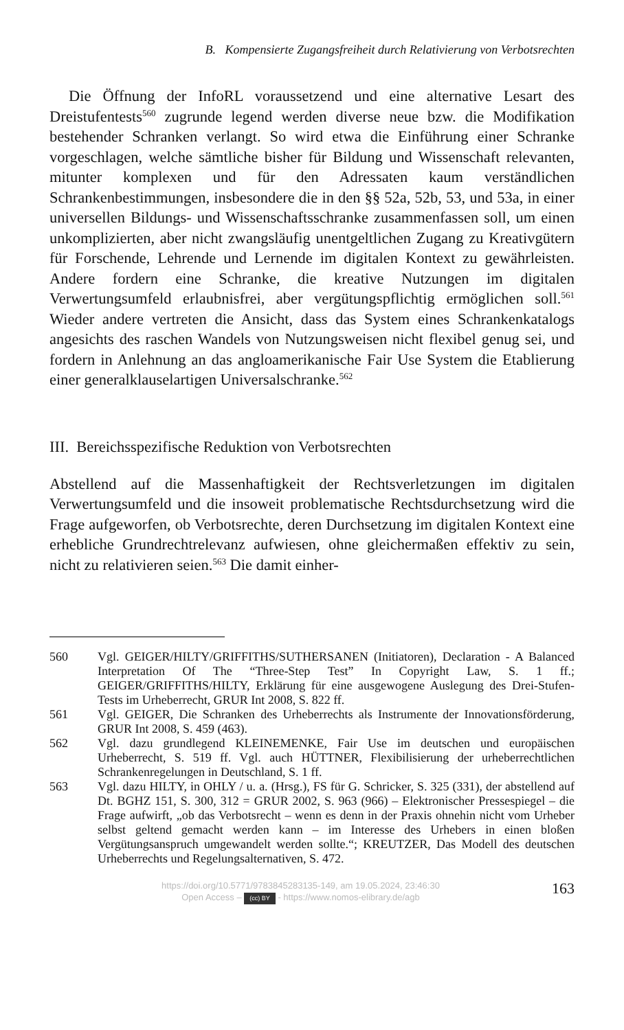B. Kompensierte Zugangsfreiheit durch Relativierung von Verbotsrechten
Die Öffnung der InfoRL voraussetzend und eine alternative Lesart des Dreistufentests<sup>560</sup> zugrunde legend werden diverse neue bzw. die Modifikation bestehender Schranken verlangt. So wird etwa die Einführung einer Schranke vorgeschlagen, welche sämtliche bisher für Bildung und Wissenschaft relevanten, mitunter komplexen und für den Adressaten kaum verständlichen Schrankenbestimmungen, insbesondere die in den §§ 52a, 52b, 53, und 53a, in einer universellen Bildungs- und Wissenschaftsschranke zusammenfassen soll, um einen unkomplizierten, aber nicht zwangsläufig unentgeltlichen Zugang zu Kreativgütern für Forschende, Lehrende und Lernende im digitalen Kontext zu gewährleisten. Andere fordern eine Schranke, die kreative Nutzungen im digitalen Verwertungsumfeld erlaubnisfrei, aber vergütungspflichtig ermöglichen soll.<sup>561</sup> Wieder andere vertreten die Ansicht, dass das System eines Schrankenkatalogs angesichts des raschen Wandels von Nutzungsweisen nicht flexibel genug sei, und fordern in Anlehnung an das angloamerikanische Fair Use System die Etablierung einer generalklauselartigen Universalschranke.<sup>562</sup>
III. Bereichsspezifische Reduktion von Verbotsrechten
Abstellend auf die Massenhaftigkeit der Rechtsverletzungen im digitalen Verwertungsumfeld und die insoweit problematische Rechtsdurchsetzung wird die Frage aufgeworfen, ob Verbotsrechte, deren Durchsetzung im digitalen Kontext eine erhebliche Grundrechtrelevanz aufwiesen, ohne gleichermaßen effektiv zu sein, nicht zu relativieren seien.<sup>563</sup> Die damit einher-
560 Vgl. GEIGER/HILTY/GRIFFITHS/SUTHERSANEN (Initiatoren), Declaration - A Balanced Interpretation Of The “Three-Step Test” In Copyright Law, S. 1 ff.; GEIGER/GRIFFITHS/HILTY, Erklärung für eine ausgewogene Auslegung des Drei-Stufen-Tests im Urheberrecht, GRUR Int 2008, S. 822 ff.
561 Vgl. GEIGER, Die Schranken des Urheberrechts als Instrumente der Innovationsförderung, GRUR Int 2008, S. 459 (463).
562 Vgl. dazu grundlegend KLEINEMENKE, Fair Use im deutschen und europäischen Urheberrecht, S. 519 ff. Vgl. auch HÜTTNER, Flexibilisierung der urheberrechtlichen Schrankenregelungen in Deutschland, S. 1 ff.
563 Vgl. dazu HILTY, in OHLY / u. a. (Hrsg.), FS für G. Schricker, S. 325 (331), der abstellend auf Dt. BGHZ 151, S. 300, 312 = GRUR 2002, S. 963 (966) – Elektronischer Pressespiegel – die Frage aufwirft, „ob das Verbotsrecht – wenn es denn in der Praxis ohnehin nicht vom Urheber selbst geltend gemacht werden kann – im Interesse des Urhebers in einen bloßen Vergütungsanspruch umgewandelt werden sollte.“; KREUTZER, Das Modell des deutschen Urheberrechts und Regelungsalternativen, S. 472.
https://doi.org/10.5771/9783845283135-149, am 19.05.2024, 23:46:30
Open Access – (cc) BY - https://www.nomos-elibrary.de/agb
163